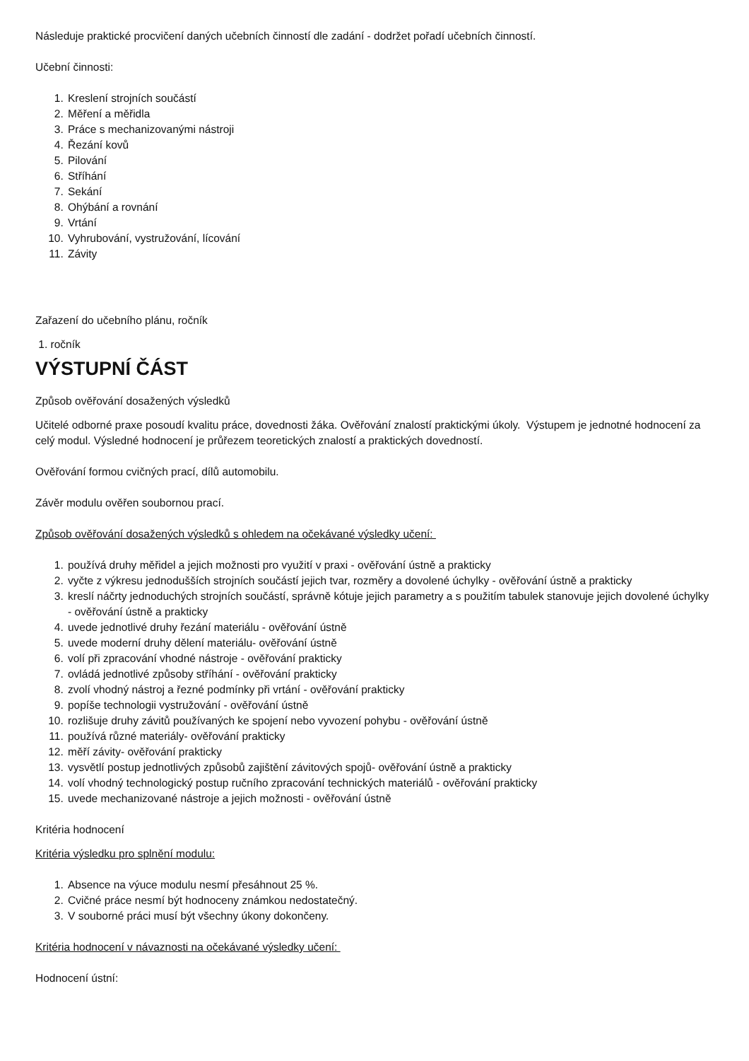Následuje praktické procvičení daných učebních činností dle zadání - dodržet pořadí učebních činností.
Učební činnosti:
1. Kreslení strojních součástí
2. Měření a měřidla
3. Práce s mechanizovanými nástroji
4. Řezání kovů
5. Pilování
6. Stříhání
7. Sekání
8. Ohýbání a rovnání
9. Vrtání
10. Vyhrubování, vystružování, lícování
11. Závity
Zařazení do učebního plánu, ročník
1. ročník
VÝSTUPNÍ ČÁST
Způsob ověřování dosažených výsledků
Učitelé odborné praxe posoudí kvalitu práce, dovednosti žáka. Ověřování znalostí praktickými úkoly. Výstupem je jednotné hodnocení za celý modul. Výsledné hodnocení je průřezem teoretických znalostí a praktických dovedností.
Ověřování formou cvičných prací, dílů automobilu.
Závěr modulu ověřen soubornou prací.
Způsob ověřování dosažených výsledků s ohledem na očekávané výsledky učení:
1. používá druhy měřidel a jejich možnosti pro využití v praxi - ověřování ústně a prakticky
2. vyčte z výkresu jednodušších strojních součástí jejich tvar, rozměry a dovolené úchylky - ověřování ústně a prakticky
3. kreslí náčrty jednoduchých strojních součástí, správně kótuje jejich parametry a s použitím tabulek stanovuje jejich dovolené úchylky - ověřování ústně a prakticky
4. uvede jednotlivé druhy řezání materiálu - ověřování ústně
5. uvede moderní druhy dělení materiálu- ověřování ústně
6. volí při zpracování vhodné nástroje - ověřování prakticky
7. ovládá jednotlivé způsoby stříhání - ověřování prakticky
8. zvolí vhodný nástroj a řezné podmínky při vrtání - ověřování prakticky
9. popíše technologii vystružování - ověřování ústně
10. rozlišuje druhy závitů používaných ke spojení nebo vyvození pohybu - ověřování ústně
11. používá různé materiály- ověřování prakticky
12. měří závity- ověřování prakticky
13. vysvětlí postup jednotlivých způsobů zajištění závitových spojů- ověřování ústně a prakticky
14. volí vhodný technologický postup ručního zpracování technických materiálů - ověřování prakticky
15. uvede mechanizované nástroje a jejich možnosti - ověřování ústně
Kritéria hodnocení
Kritéria výsledku pro splnění modulu:
1. Absence na výuce modulu nesmí přesáhnout 25 %.
2. Cvičné práce nesmí být hodnoceny známkou nedostatečný.
3. V souborné práci musí být všechny úkony dokončeny.
Kritéria hodnocení v návaznosti na očekávané výsledky učení:
Hodnocení ústní: